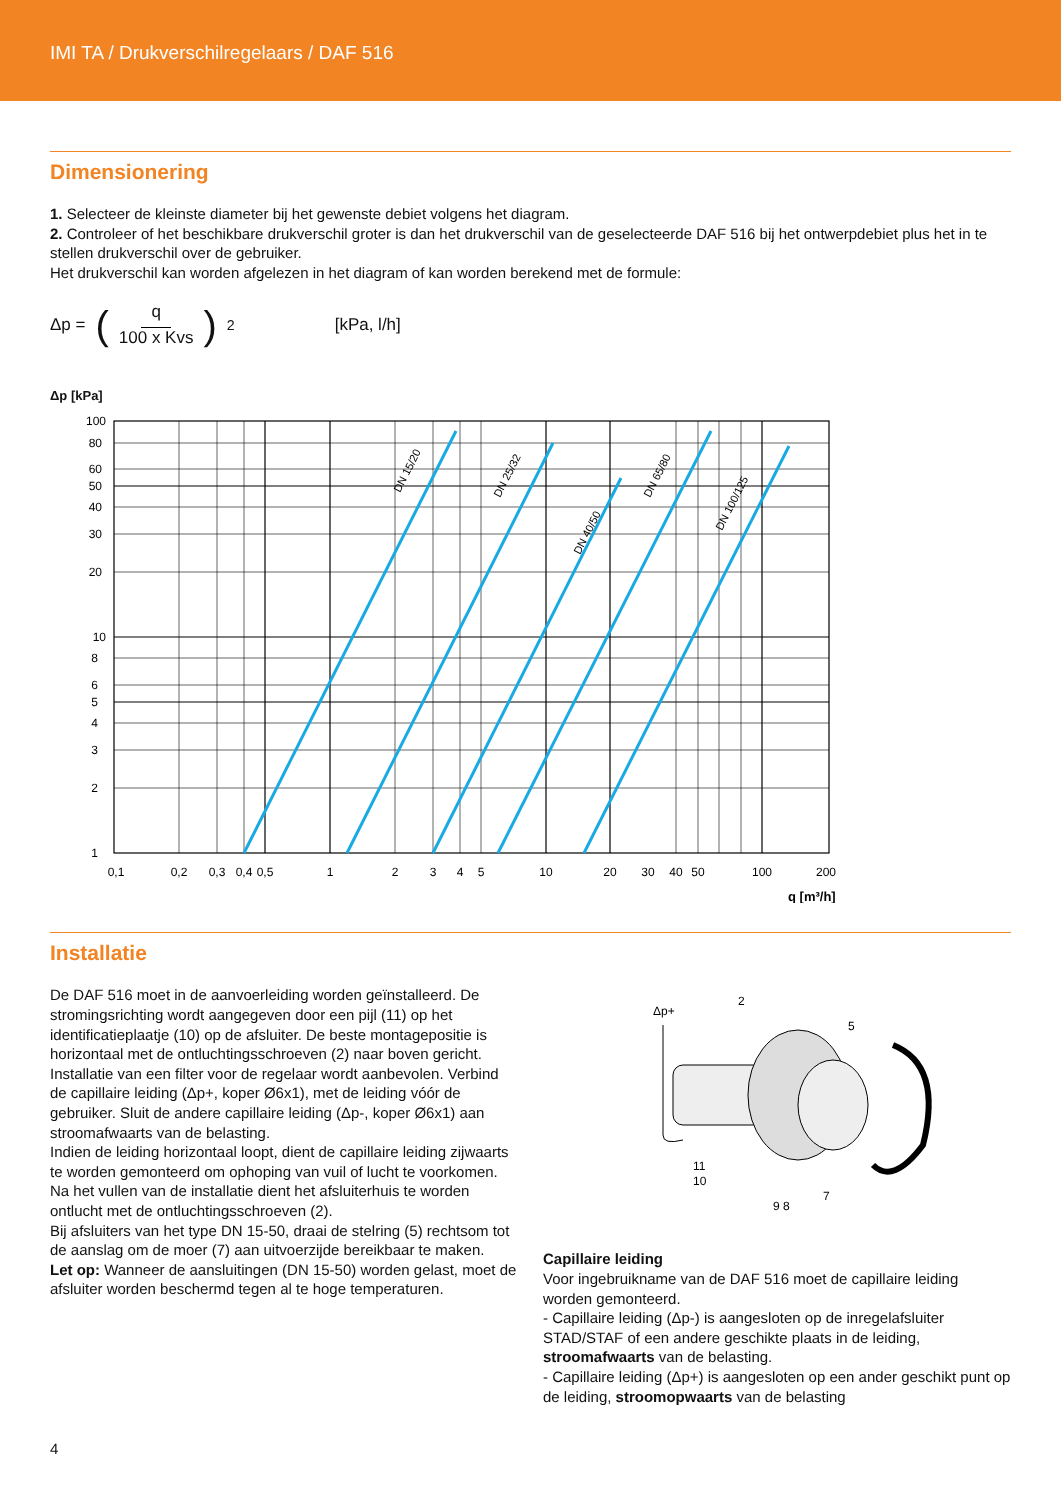IMI TA / Drukverschilregelaars / DAF 516
Dimensionering
1. Selecteer de kleinste diameter bij het gewenste debiet volgens het diagram.
2. Controleer of het beschikbare drukverschil groter is dan het drukverschil van de geselecteerde DAF 516 bij het ontwerpdebiet plus het in te stellen drukverschil over de gebruiker.
Het drukverschil kan worden afgelezen in het diagram of kan worden berekend met de formule:
Δp = (q 100 x Kvs)<sup>2</sup> [kPa, l/h]
Δp [kPa]
DN 15/20
DN 25/32
DN 40/50
DN 65/80
DN 100/125
100
80
60
50
40
30
20
10
8
6
5
4
3
2
1
0,1
0,2
0,3
0,4
0,5
1
2
3
4
5
10
20
30
40
50
100
200
q [m³/h]
Installatie
De DAF 516 moet in de aanvoerleiding worden geïnstalleerd. De stromingsrichting wordt aangegeven door een pijl (11) op het identificatieplaatje (10) op de afsluiter. De beste montagepositie is horizontaal met de ontluchtingsschroeven (2) naar boven gericht.
Installatie van een filter voor de regelaar wordt aanbevolen. Verbind de capillaire leiding (Δp+, koper Ø6x1), met de leiding vóór de gebruiker. Sluit de andere capillaire leiding (Δp-, koper Ø6x1) aan stroomafwaarts van de belasting.
Indien de leiding horizontaal loopt, dient de capillaire leiding zijwaarts te worden gemonteerd om ophoping van vuil of lucht te voorkomen.
Na het vullen van de installatie dient het afsluiterhuis te worden ontlucht met de ontluchtingsschroeven (2).
Bij afsluiters van het type DN 15-50, draai de stelring (5) rechtsom tot de aanslag om de moer (7) aan uitvoerzijde bereikbaar te maken.
Let op: Wanneer de aansluitingen (DN 15-50) worden gelast, moet de afsluiter worden beschermd tegen al te hoge temperaturen.
Δp+
2
5
11
10
9 8
7
Capillaire leiding
Voor ingebruikname van de DAF 516 moet de capillaire leiding worden gemonteerd.
- Capillaire leiding (Δp-) is aangesloten op de inregelafsluiter STAD/STAF of een andere geschikte plaats in de leiding, stroomafwaarts van de belasting.
- Capillaire leiding (Δp+) is aangesloten op een ander geschikt punt op de leiding, stroomopwaarts van de belasting
4